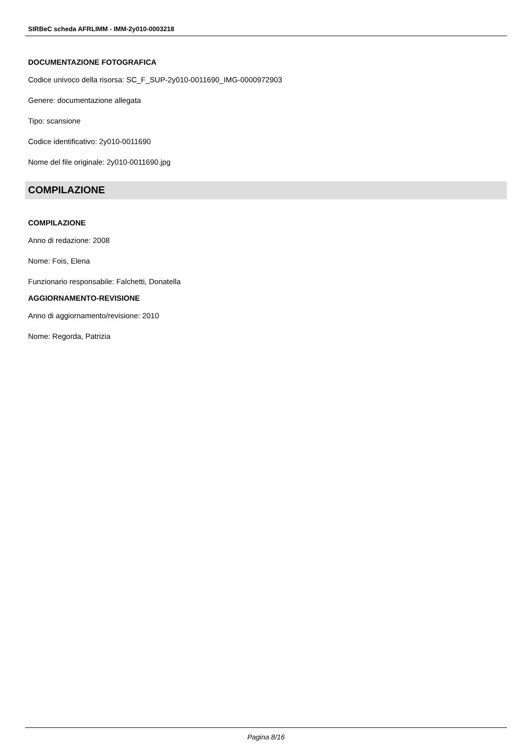SIRBeC scheda AFRLIMM - IMM-2y010-0003218
DOCUMENTAZIONE FOTOGRAFICA
Codice univoco della risorsa: SC_F_SUP-2y010-0011690_IMG-0000972903
Genere: documentazione allegata
Tipo: scansione
Codice identificativo: 2y010-0011690
Nome del file originale: 2y010-0011690.jpg
COMPILAZIONE
COMPILAZIONE
Anno di redazione: 2008
Nome: Fois, Elena
Funzionario responsabile: Falchetti, Donatella
AGGIORNAMENTO-REVISIONE
Anno di aggiornamento/revisione: 2010
Nome: Regorda, Patrizia
Pagina 8/16